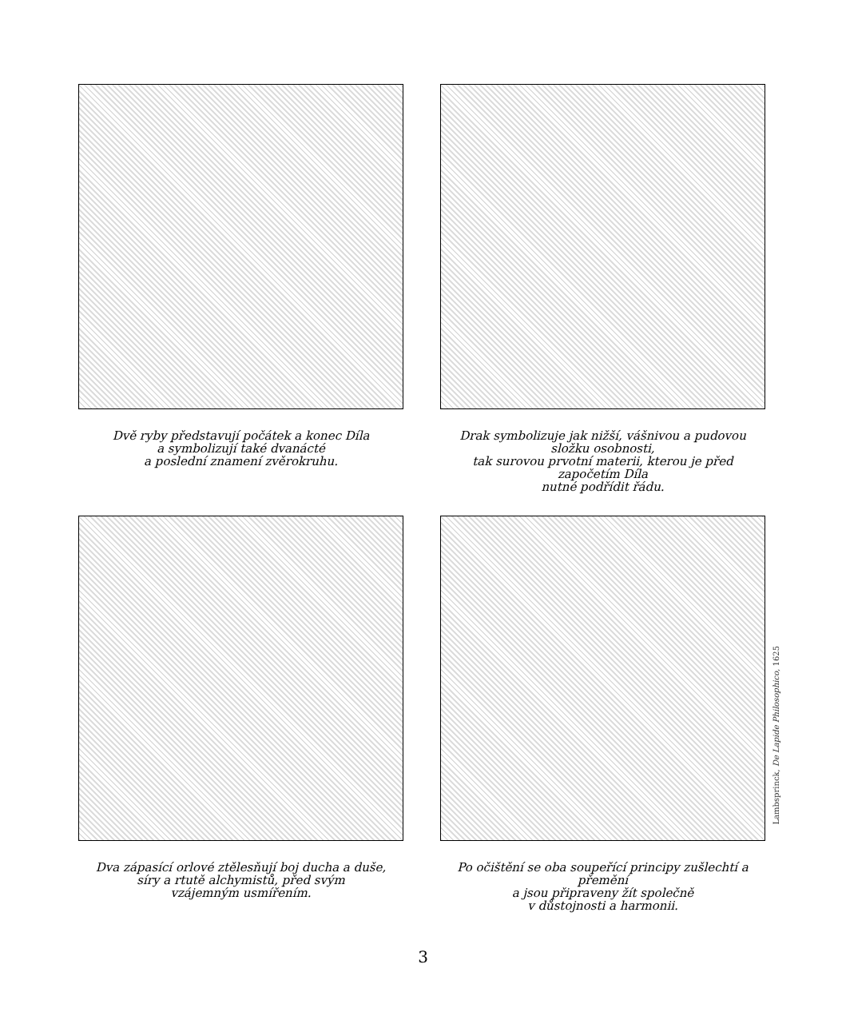Dvě ryby představují počátek a konec Díla
a symbolizují také dvanácté
a poslední znamení zvěrokruhu.
Drak symbolizuje jak nižší, vášnivou a pudovou složku osobnosti,
tak surovou prvotní materii, kterou je před započetím Díla
nutné podřídit řádu.
Dva zápasící orlové ztělesňují boj ducha a duše,
síry a rtutě alchymistů, před svým
vzájemným usmířením.
Lambsprinck, De Lapide Philosophico, 1625
Po očištění se oba soupeřící principy zušlechtí a přemění
a jsou připraveny žít společně
v důstojnosti a harmonii.
3